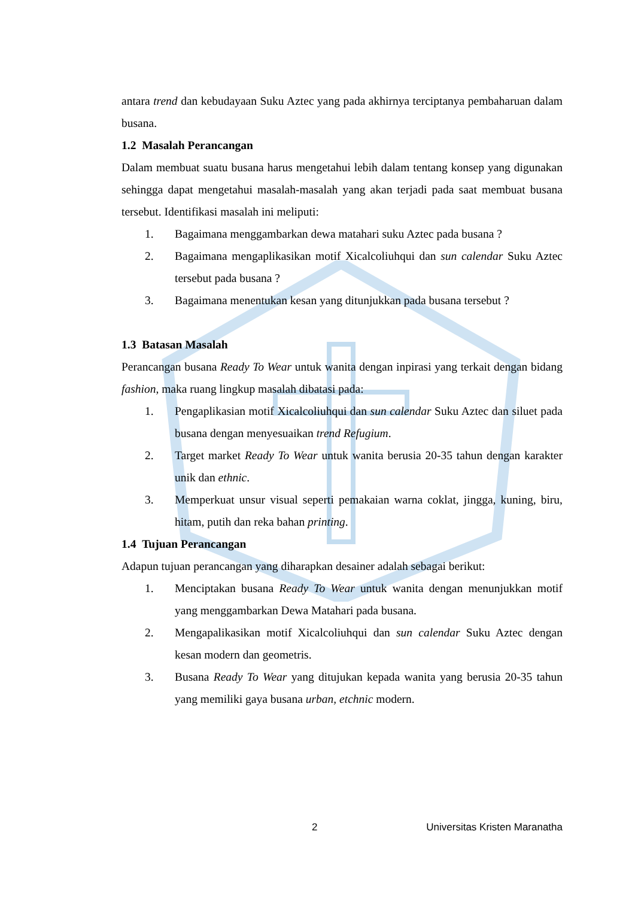antara trend dan kebudayaan Suku Aztec yang pada akhirnya terciptanya pembaharuan dalam busana.
1.2 Masalah Perancangan
Dalam membuat suatu busana harus mengetahui lebih dalam tentang konsep yang digunakan sehingga dapat mengetahui masalah-masalah yang akan terjadi pada saat membuat busana tersebut. Identifikasi masalah ini meliputi:
1. Bagaimana menggambarkan dewa matahari suku Aztec pada busana ?
2. Bagaimana mengaplikasikan motif Xicalcoliuhqui dan sun calendar Suku Aztec tersebut pada busana ?
3. Bagaimana menentukan kesan yang ditunjukkan pada busana tersebut ?
1.3 Batasan Masalah
Perancangan busana Ready To Wear untuk wanita dengan inpirasi yang terkait dengan bidang fashion, maka ruang lingkup masalah dibatasi pada:
1. Pengaplikasian motif Xicalcoliuhqui dan sun calendar Suku Aztec dan siluet pada busana dengan menyesuaikan trend Refugium.
2. Target market Ready To Wear untuk wanita berusia 20-35 tahun dengan karakter unik dan ethnic.
3. Memperkuat unsur visual seperti pemakaian warna coklat, jingga, kuning, biru, hitam, putih dan reka bahan printing.
1.4 Tujuan Perancangan
Adapun tujuan perancangan yang diharapkan desainer adalah sebagai berikut:
1. Menciptakan busana Ready To Wear untuk wanita dengan menunjukkan motif yang menggambarkan Dewa Matahari pada busana.
2. Mengapalikasikan motif Xicalcoliuhqui dan sun calendar Suku Aztec dengan kesan modern dan geometris.
3. Busana Ready To Wear yang ditujukan kepada wanita yang berusia 20-35 tahun yang memiliki gaya busana urban, etchnic modern.
2 Universitas Kristen Maranatha